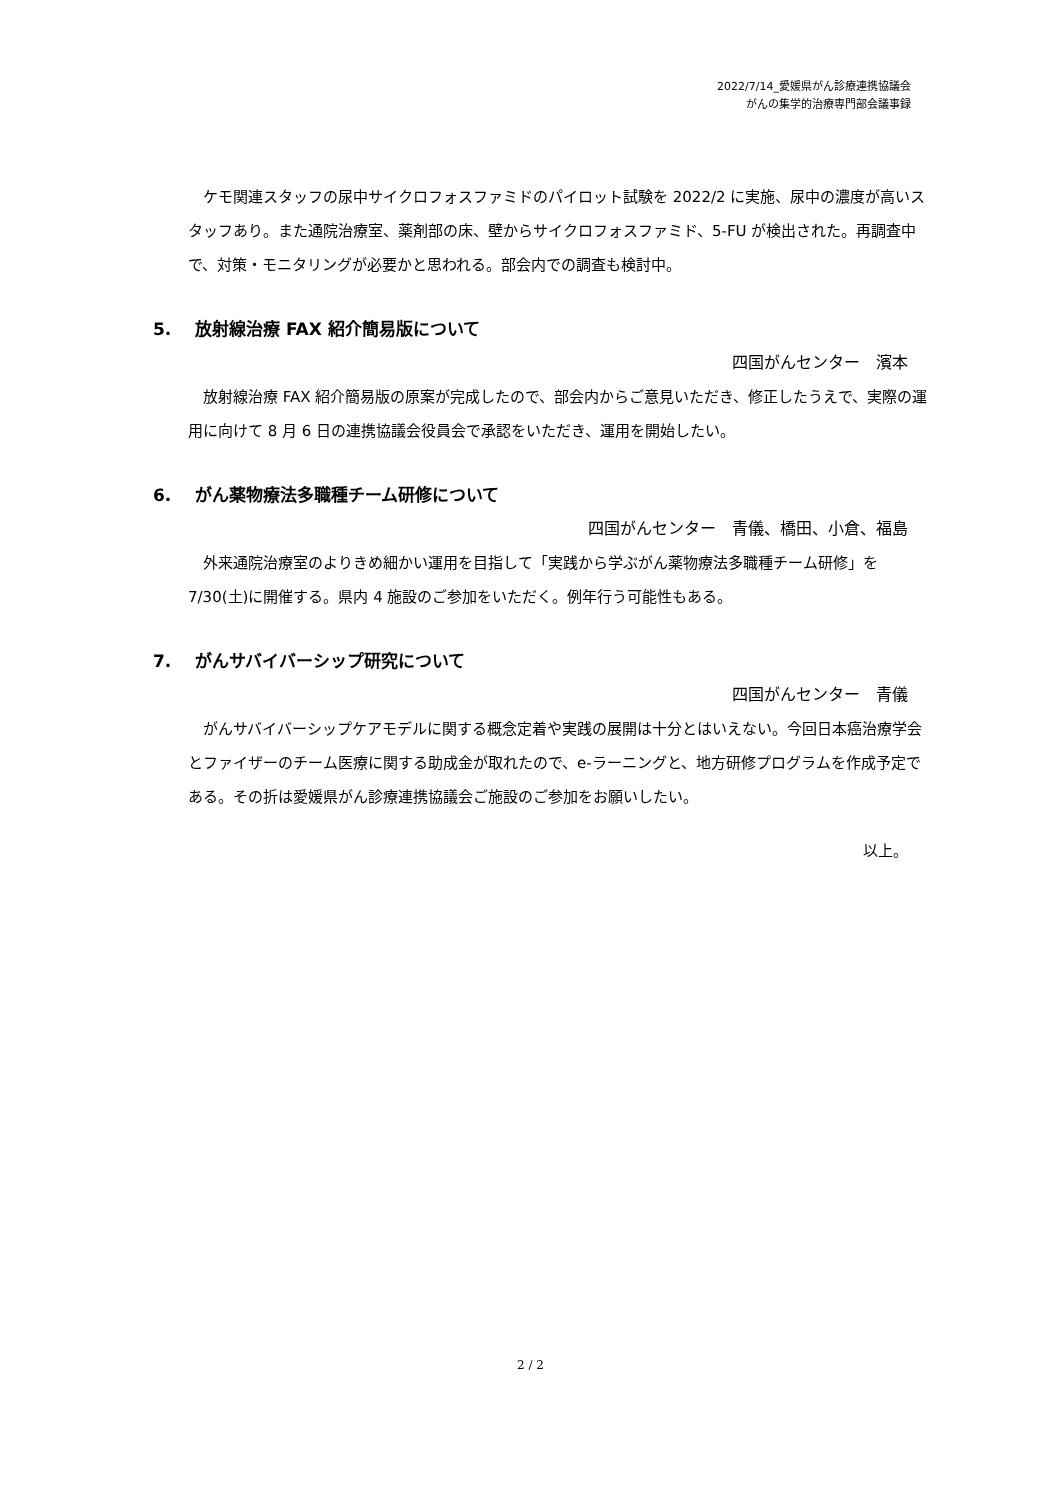2022/7/14_愛媛県がん診療連携協議会
がんの集学的治療専門部会議事録
　ケモ関連スタッフの尿中サイクロフォスファミドのパイロット試験を 2022/2 に実施、尿中の濃度が高いスタッフあり。また通院治療室、薬剤部の床、壁からサイクロフォスファミド、5-FU が検出された。再調査中で、対策・モニタリングが必要かと思われる。部会内での調査も検討中。
5. 放射線治療 FAX 紹介簡易版について
四国がんセンター　濱本
　放射線治療 FAX 紹介簡易版の原案が完成したので、部会内からご意見いただき、修正したうえで、実際の運用に向けて 8 月 6 日の連携協議会役員会で承認をいただき、運用を開始したい。
6. がん薬物療法多職種チーム研修について
四国がんセンター　青儀、橋田、小倉、福島
　外来通院治療室のよりきめ細かい運用を目指して「実践から学ぶがん薬物療法多職種チーム研修」を7/30(土)に開催する。県内 4 施設のご参加をいただく。例年行う可能性もある。
7. がんサバイバーシップ研究について
四国がんセンター　青儀
　がんサバイバーシップケアモデルに関する概念定着や実践の展開は十分とはいえない。今回日本癌治療学会とファイザーのチーム医療に関する助成金が取れたので、e-ラーニングと、地方研修プログラムを作成予定である。その折は愛媛県がん診療連携協議会ご施設のご参加をお願いしたい。
以上。
2 / 2